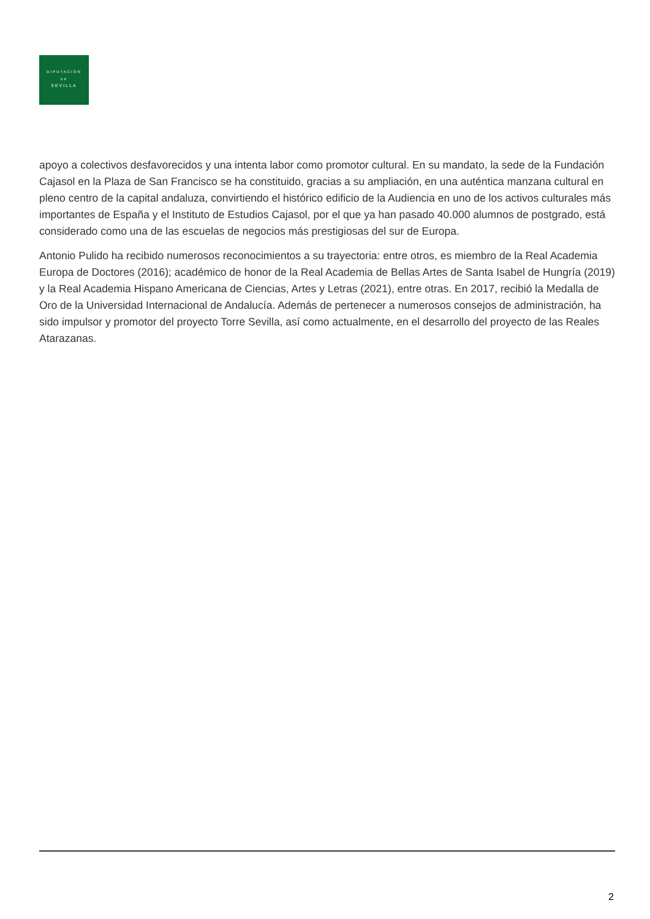DIPUTACION
DE
SEVILLA
apoyo a colectivos desfavorecidos y una intenta labor como promotor cultural. En su mandato, la sede de la Fundación Cajasol en la Plaza de San Francisco se ha constituido, gracias a su ampliación, en una auténtica manzana cultural en pleno centro de la capital andaluza, convirtiendo el histórico edificio de la Audiencia en uno de los activos culturales más importantes de España y el Instituto de Estudios Cajasol, por el que ya han pasado 40.000 alumnos de postgrado, está considerado como una de las escuelas de negocios más prestigiosas del sur de Europa.
Antonio Pulido ha recibido numerosos reconocimientos a su trayectoria: entre otros, es miembro de la Real Academia Europa de Doctores (2016); académico de honor de la Real Academia de Bellas Artes de Santa Isabel de Hungría (2019) y la Real Academia Hispano Americana de Ciencias, Artes y Letras (2021), entre otras. En 2017, recibió la Medalla de Oro de la Universidad Internacional de Andalucía. Además de pertenecer a numerosos consejos de administración, ha sido impulsor y promotor del proyecto Torre Sevilla, así como actualmente, en el desarrollo del proyecto de las Reales Atarazanas.
2